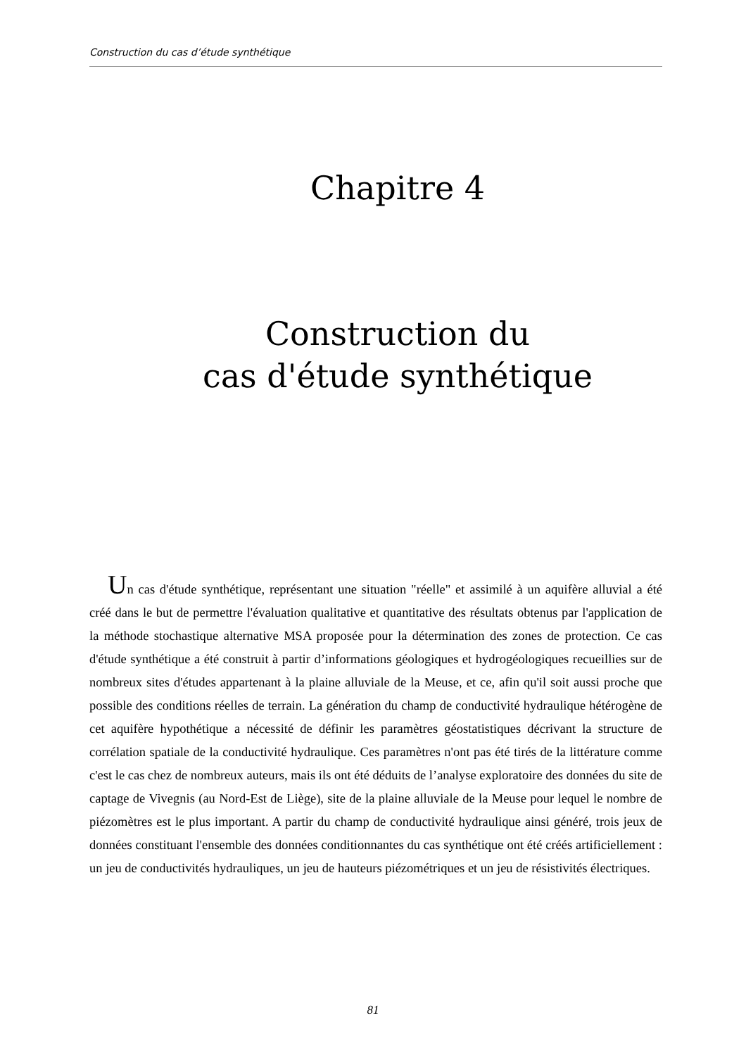Construction du cas d’étude synthétique
Chapitre 4
Construction du
cas d'étude synthétique
Un cas d'étude synthétique, représentant une situation "réelle" et assimilé à un aquifère alluvial a été créé dans le but de permettre l'évaluation qualitative et quantitative des résultats obtenus par l'application de la méthode stochastique alternative MSA proposée pour la détermination des zones de protection. Ce cas d'étude synthétique a été construit à partir d’informations géologiques et hydrogéologiques recueillies sur de nombreux sites d'études appartenant à la plaine alluviale de la Meuse, et ce, afin qu'il soit aussi proche que possible des conditions réelles de terrain. La génération du champ de conductivité hydraulique hétérogène de cet aquifère hypothétique a nécessité de définir les paramètres géostatistiques décrivant la structure de corrélation spatiale de la conductivité hydraulique. Ces paramètres n'ont pas été tirés de la littérature comme c'est le cas chez de nombreux auteurs, mais ils ont été déduits de l’analyse exploratoire des données du site de captage de Vivegnis (au Nord-Est de Liège), site de la plaine alluviale de la Meuse pour lequel le nombre de piézomètres est le plus important. A partir du champ de conductivité hydraulique ainsi généré, trois jeux de données constituant l'ensemble des données conditionnantes du cas synthétique ont été créés artificiellement : un jeu de conductivités hydrauliques, un jeu de hauteurs piézométriques et un jeu de résistivités électriques.
81